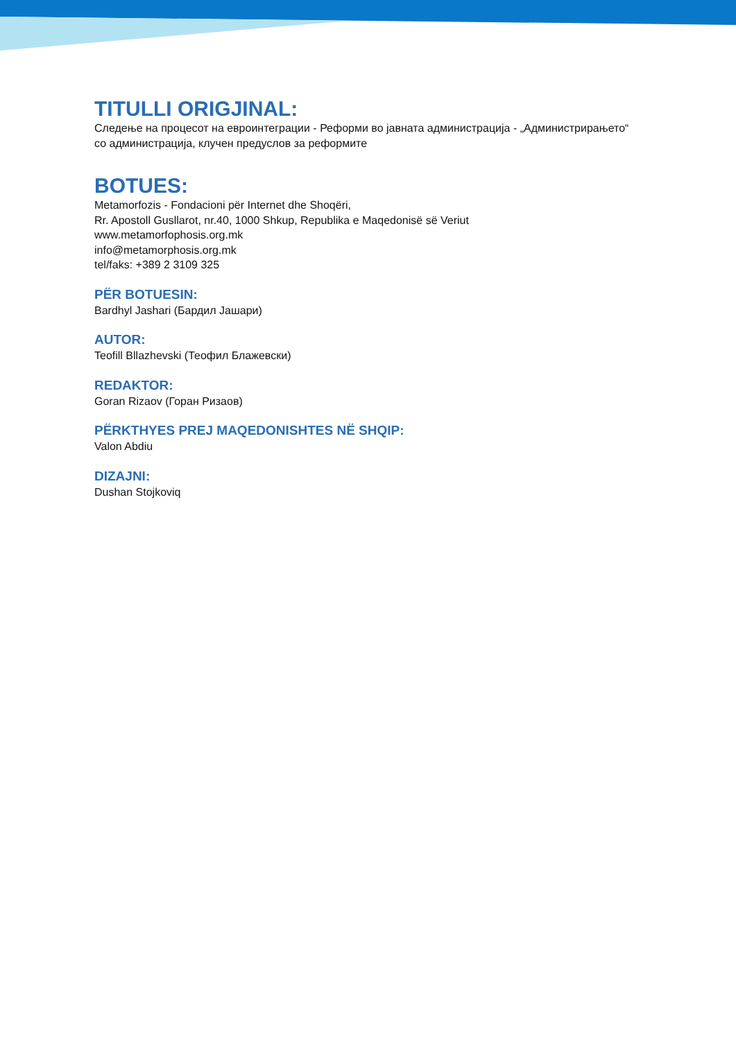TITULLI ORIGJINAL:
Следење на процесот на евроинтеграции - Реформи во јавната администрација - „Администрирањето“
со администрација, клучен предуслов за реформите
BOTUES:
Metamorfozis - Fondacioni për Internet dhe Shoqëri,
Rr. Apostoll Gusllarot, nr.40, 1000 Shkup, Republika e Maqedonisë së Veriut
www.metamorfophosis.org.mk
info@metamorphosis.org.mk
tel/faks: +389 2 3109 325
PËR BOTUESIN:
Bardhyl Jashari (Бардил Јашари)
AUTOR:
Teofill Bllazhevski (Теофил Блажевски)
REDAKTOR:
Goran Rizaov (Горан Ризаов)
PËRKTHYES PREJ MAQEDONISHTES NË SHQIP:
Valon Abdiu
DIZAJNI:
Dushan Stojkoviq